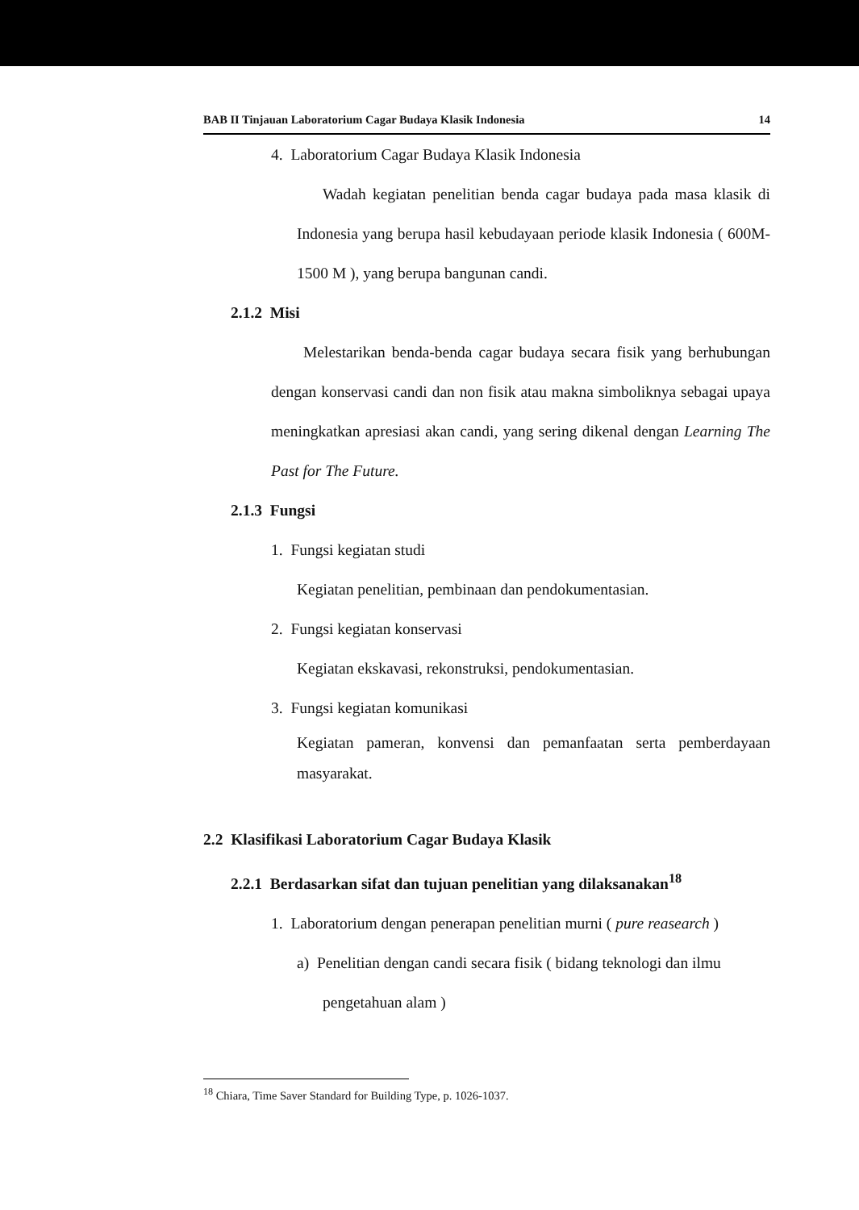BAB II Tinjauan Laboratorium Cagar Budaya Klasik Indonesia 14
4. Laboratorium Cagar Budaya Klasik Indonesia
Wadah kegiatan penelitian benda cagar budaya pada masa klasik di Indonesia yang berupa hasil kebudayaan periode klasik Indonesia ( 600M-1500 M ), yang berupa bangunan candi.
2.1.2 Misi
Melestarikan benda-benda cagar budaya secara fisik yang berhubungan dengan konservasi candi dan non fisik atau makna simboliknya sebagai upaya meningkatkan apresiasi akan candi, yang sering dikenal dengan Learning The Past for The Future.
2.1.3 Fungsi
1. Fungsi kegiatan studi
Kegiatan penelitian, pembinaan dan pendokumentasian.
2. Fungsi kegiatan konservasi
Kegiatan ekskavasi, rekonstruksi, pendokumentasian.
3. Fungsi kegiatan komunikasi
Kegiatan pameran, konvensi dan pemanfaatan serta pemberdayaan masyarakat.
2.2 Klasifikasi Laboratorium Cagar Budaya Klasik
2.2.1 Berdasarkan sifat dan tujuan penelitian yang dilaksanakan<sup>18</sup>
1. Laboratorium dengan penerapan penelitian murni ( pure reasearch )
a) Penelitian dengan candi secara fisik ( bidang teknologi dan ilmu
pengetahuan alam )
<sup>18</sup> Chiara, Time Saver Standard for Building Type, p. 1026-1037.